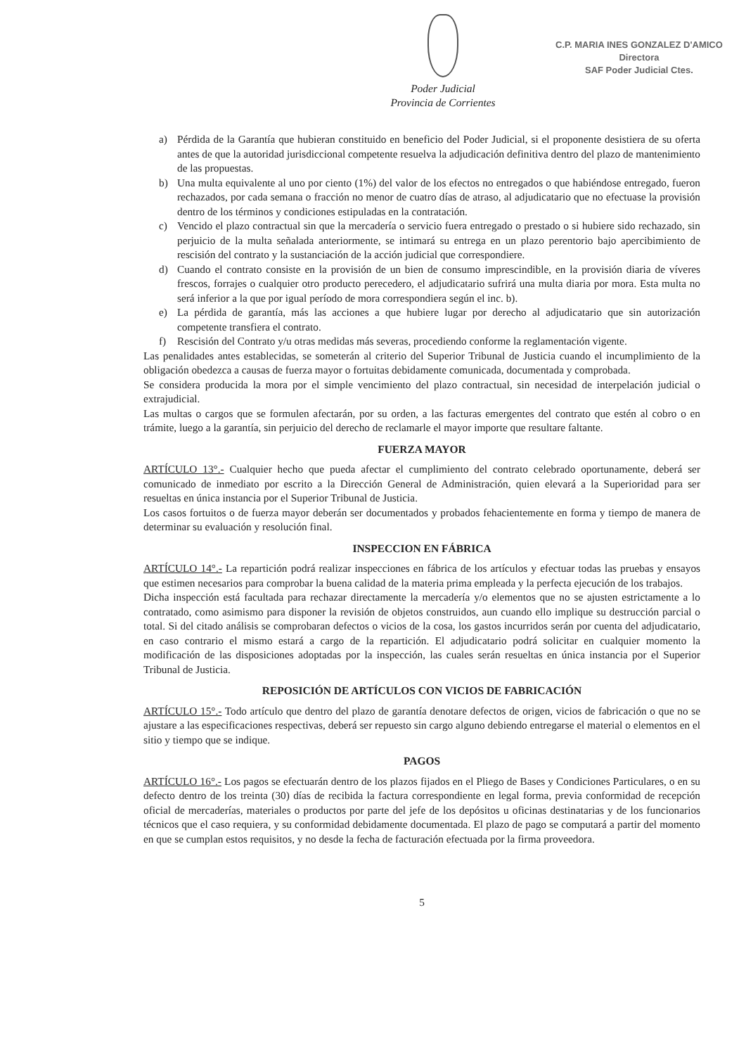Poder Judicial
Provincia de Corrientes
C.P. MARIA INES GONZALEZ D'AMICO
Directora
SAF Poder Judicial Ctes.
a) Pérdida de la Garantía que hubieran constituido en beneficio del Poder Judicial, si el proponente desistiera de su oferta antes de que la autoridad jurisdiccional competente resuelva la adjudicación definitiva dentro del plazo de mantenimiento de las propuestas.
b) Una multa equivalente al uno por ciento (1%) del valor de los efectos no entregados o que habiéndose entregado, fueron rechazados, por cada semana o fracción no menor de cuatro días de atraso, al adjudicatario que no efectuase la provisión dentro de los términos y condiciones estipuladas en la contratación.
c) Vencido el plazo contractual sin que la mercadería o servicio fuera entregado o prestado o si hubiere sido rechazado, sin perjuicio de la multa señalada anteriormente, se intimará su entrega en un plazo perentorio bajo apercibimiento de rescisión del contrato y la sustanciación de la acción judicial que correspondiere.
d) Cuando el contrato consiste en la provisión de un bien de consumo imprescindible, en la provisión diaria de víveres frescos, forrajes o cualquier otro producto perecedero, el adjudicatario sufrirá una multa diaria por mora. Esta multa no será inferior a la que por igual período de mora correspondiera según el inc. b).
e) La pérdida de garantía, más las acciones a que hubiere lugar por derecho al adjudicatario que sin autorización competente transfiera el contrato.
f) Rescisión del Contrato y/u otras medidas más severas, procediendo conforme la reglamentación vigente.
Las penalidades antes establecidas, se someterán al criterio del Superior Tribunal de Justicia cuando el incumplimiento de la obligación obedezca a causas de fuerza mayor o fortuitas debidamente comunicada, documentada y comprobada.
Se considera producida la mora por el simple vencimiento del plazo contractual, sin necesidad de interpelación judicial o extrajudicial.
Las multas o cargos que se formulen afectarán, por su orden, a las facturas emergentes del contrato que estén al cobro o en trámite, luego a la garantía, sin perjuicio del derecho de reclamarle el mayor importe que resultare faltante.
FUERZA MAYOR
ARTÍCULO 13°.- Cualquier hecho que pueda afectar el cumplimiento del contrato celebrado oportunamente, deberá ser comunicado de inmediato por escrito a la Dirección General de Administración, quien elevará a la Superioridad para ser resueltas en única instancia por el Superior Tribunal de Justicia.
Los casos fortuitos o de fuerza mayor deberán ser documentados y probados fehacientemente en forma y tiempo de manera de determinar su evaluación y resolución final.
INSPECCION EN FÁBRICA
ARTÍCULO 14°.- La repartición podrá realizar inspecciones en fábrica de los artículos y efectuar todas las pruebas y ensayos que estimen necesarios para comprobar la buena calidad de la materia prima empleada y la perfecta ejecución de los trabajos.
Dicha inspección está facultada para rechazar directamente la mercadería y/o elementos que no se ajusten estrictamente a lo contratado, como asimismo para disponer la revisión de objetos construidos, aun cuando ello implique su destrucción parcial o total. Si del citado análisis se comprobaran defectos o vicios de la cosa, los gastos incurridos serán por cuenta del adjudicatario, en caso contrario el mismo estará a cargo de la repartición. El adjudicatario podrá solicitar en cualquier momento la modificación de las disposiciones adoptadas por la inspección, las cuales serán resueltas en única instancia por el Superior Tribunal de Justicia.
REPOSICIÓN DE ARTÍCULOS CON VICIOS DE FABRICACIÓN
ARTÍCULO 15°.- Todo artículo que dentro del plazo de garantía denotare defectos de origen, vicios de fabricación o que no se ajustare a las especificaciones respectivas, deberá ser repuesto sin cargo alguno debiendo entregarse el material o elementos en el sitio y tiempo que se indique.
PAGOS
ARTÍCULO 16°.- Los pagos se efectuarán dentro de los plazos fijados en el Pliego de Bases y Condiciones Particulares, o en su defecto dentro de los treinta (30) días de recibida la factura correspondiente en legal forma, previa conformidad de recepción oficial de mercaderías, materiales o productos por parte del jefe de los depósitos u oficinas destinatarias y de los funcionarios técnicos que el caso requiera, y su conformidad debidamente documentada. El plazo de pago se computará a partir del momento en que se cumplan estos requisitos, y no desde la fecha de facturación efectuada por la firma proveedora.
5